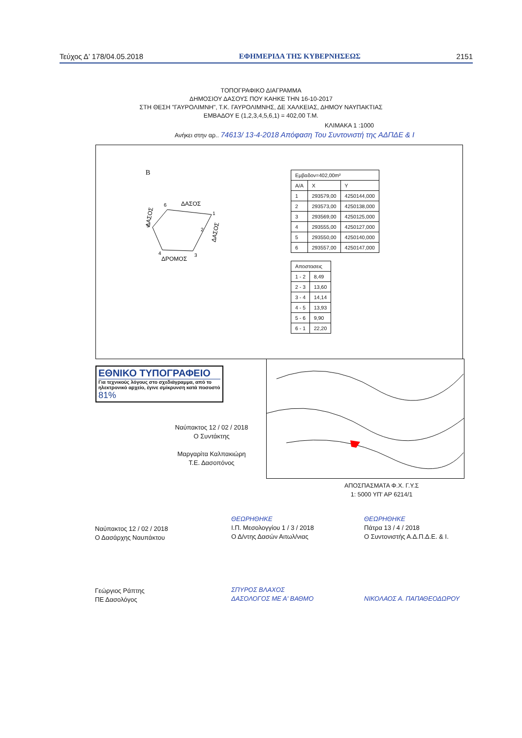Τεύχος Δ’ 178/04.05.2018 ΕΦΗΜΕΡΙΔΑ ΤΗΣ ΚΥΒΕΡΝΗΣΕΩΣ 2151
ΤΟΠΟΓΡΑΦΙΚΟ ΔΙΑΓΡΑΜΜΑ
ΔΗΜΟΣΙΟΥ ΔΑΣΟΥΣ ΠΟΥ ΚΑΗΚΕ ΤΗΝ 16-10-2017
ΣΤΗ ΘΕΣΗ "ΓΑΥΡΟΛΙΜΝΗ", Τ.Κ. ΓΑΥΡΟΛΙΜΝΗΣ, ΔΕ ΧΑΛΚΕΙΑΣ, ΔΗΜΟΥ ΝΑΥΠΑΚΤΙΑΣ
ΕΜΒΑΔΟΥ Ε (1,2,3,4,5,6,1) = 402,00 Τ.Μ.
ΚΛΙΜΑΚΑ 1 :1000
Ανήκει στην αρ.. 74613/ 13-4-2018 Απόφαση Του Συντονιστή της ΑΔΠΔΕ & Ι
B
6
ΔΑΣΟΣ
1
2
5
3
4
ΔΡΟΜΟΣ
ΔΑΣΟΣ
ΔΑΣΟΣ
| Εμβαδον=402,00m² | | |
| Α/Α | X | Y |
| 1 | 293579,00 | 4250144,000 |
| 2 | 293573,00 | 4250138,000 |
| 3 | 293569,00 | 4250125,000 |
| 4 | 293555,00 | 4250127,000 |
| 5 | 293550,00 | 4250140,000 |
| 6 | 293557,00 | 4250147,000 |
| Αποστασεις | |
| 1 - 2 | 8,49 |
| 2 - 3 | 13,60 |
| 3 - 4 | 14,14 |
| 4 - 5 | 13,93 |
| 5 - 6 | 9,90 |
| 6 - 1 | 22,20 |
ΕΘΝΙΚΟ ΤΥΠΟΓΡΑΦΕΙΟ
Για τεχνικούς λόγους στο σχεδιάγραμμα, από το ηλεκτρονικό αρχείο, έγινε σμίκρυνση κατά ποσοστό 81%
Ναύπακτος 12 / 02 / 2018
Ο Συντάκτης
Μαργαρίτα Καλπακιώρη
Τ.Ε. Δασοπόνος
ΑΠΟΣΠΑΣΜΑΤΑ Φ.Χ. Γ.Υ.Σ
1: 5000 ΥΠ' ΑΡ 6214/1
Ναύπακτος 12 / 02 / 2018
Ο Δασάρχης Ναυπάκτου
Γεώργιος Ράπτης
ΠΕ Δασολόγος
ΘΕΩΡΗΘΗΚΕ
Ι.Π. Μεσολογγίου 1 / 3 / 2018
Ο Δ/ντης Δασών Αιτωλ/νιας
ΣΠΥΡΟΣ ΒΛΑΧΟΣ
ΔΑΣΟΛΟΓΟΣ ΜΕ Α' ΒΑΘΜΟ
ΘΕΩΡΗΘΗΚΕ
Πάτρα 13 / 4 / 2018
Ο Συντονιστής Α.Δ.Π.Δ.Ε. & Ι.
ΝΙΚΟΛΑΟΣ Α. ΠΑΠΑΘΕΟΔΩΡΟΥ